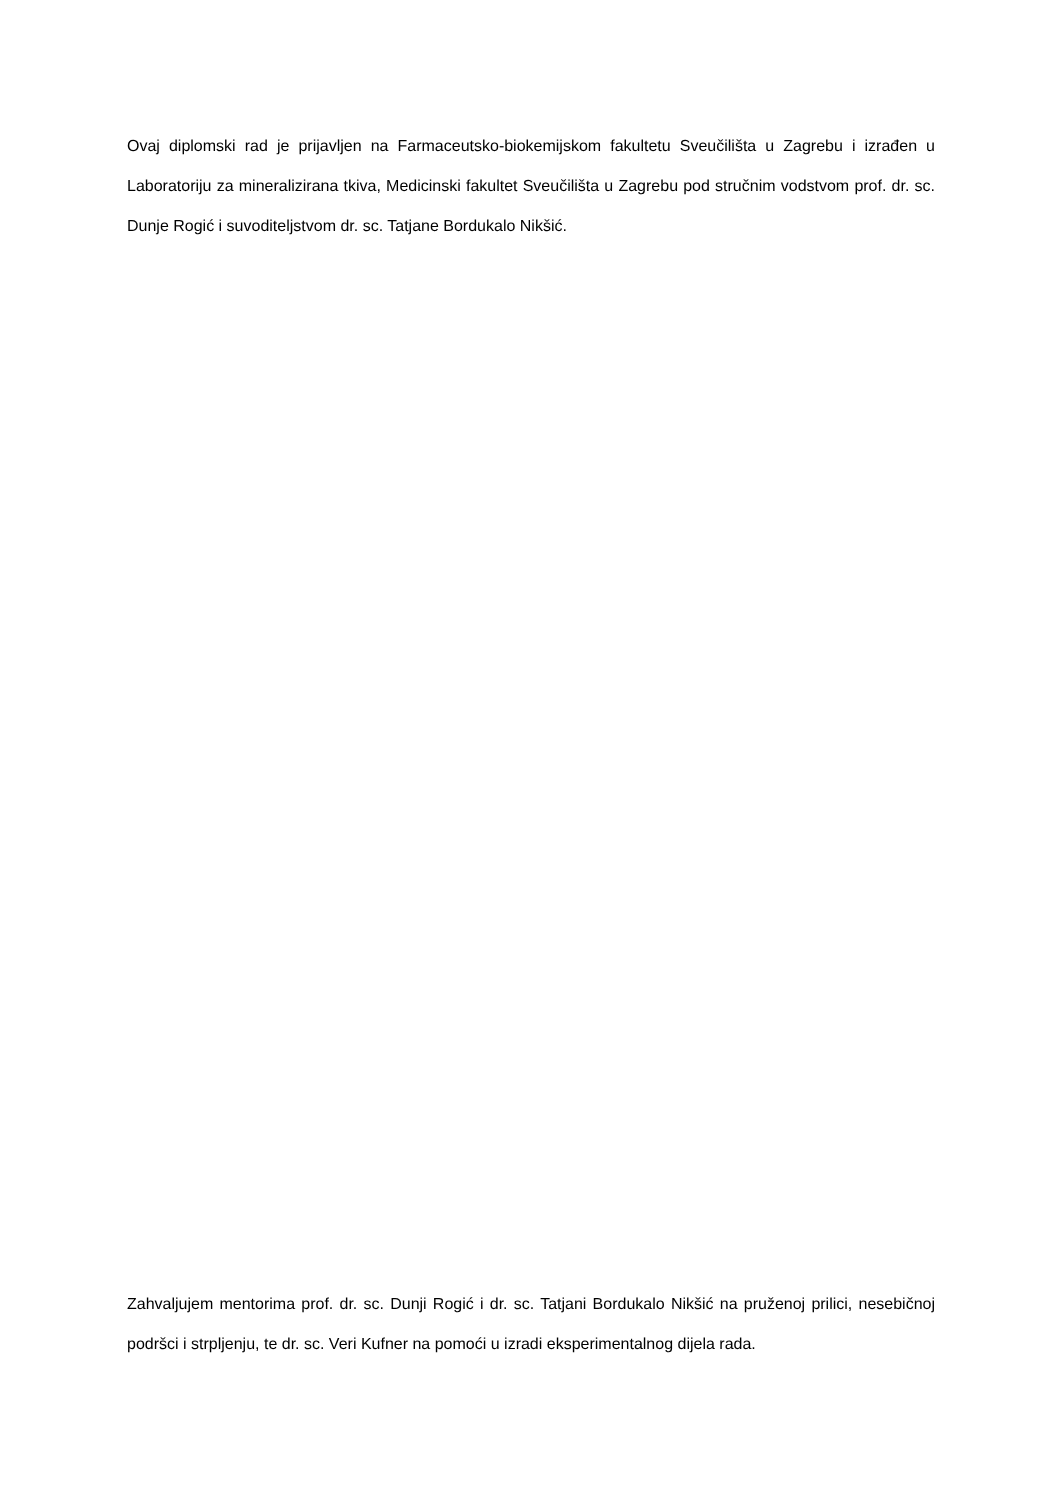Ovaj diplomski rad je prijavljen na Farmaceutsko-biokemijskom fakultetu Sveučilišta u Zagrebu i izrađen u Laboratoriju za mineralizirana tkiva, Medicinski fakultet Sveučilišta u Zagrebu pod stručnim vodstvom prof. dr. sc. Dunje Rogić i suvoditeljstvom dr. sc. Tatjane Bordukalo Nikšić.
Zahvaljujem mentorima prof. dr. sc. Dunji Rogić i dr. sc. Tatjani Bordukalo Nikšić na pruženoj prilici, nesebičnoj podršci i strpljenju, te dr. sc. Veri Kufner na pomoći u izradi eksperimentalnog dijela rada.